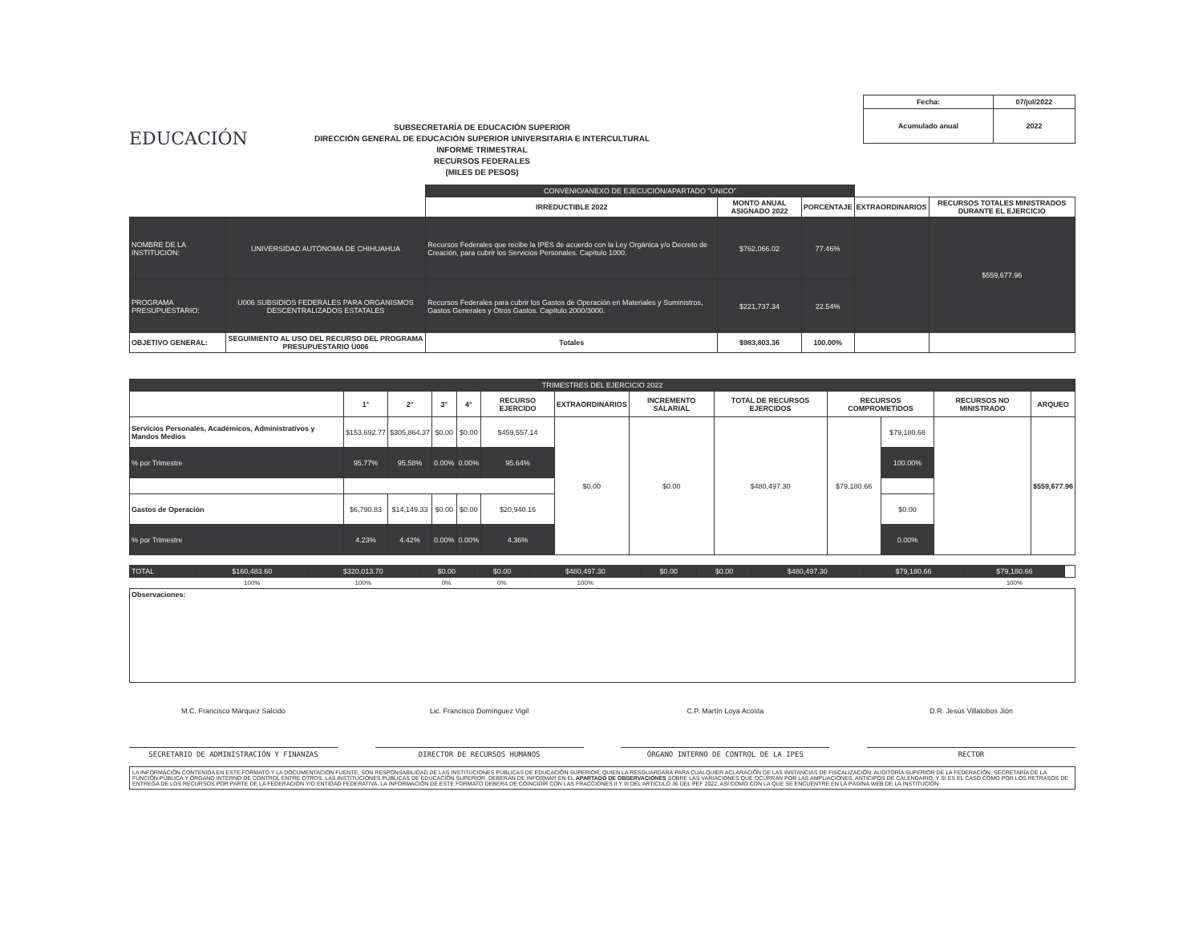EDUCACIÓN
SUBSECRETARÍA DE EDUCACIÓN SUPERIOR
DIRECCIÓN GENERAL DE EDUCACIÓN SUPERIOR UNIVERSITARIA E INTERCULTURAL
INFORME TRIMESTRAL
RECURSOS FEDERALES
(MILES DE PESOS)
| Fecha: | 07/jul/2022 |
| Acumulado anual | 2022 |
| | | CONVENIO/ANEXO DE EJECUCIÓN/APARTADO "ÚNICO" | | | | |
| | | IRREDUCTIBLE 2022 | MONTO ANUAL ASIGNADO 2022 | PORCENTAJE | EXTRAORDINARIOS | RECURSOS TOTALES MINISTRADOS DURANTE EL EJERCICIO |
| NOMBRE DE LA INSTITUCIÓN: | UNIVERSIDAD AUTÓNOMA DE CHIHUAHUA | Recursos Federales que recibe la IPES de acuerdo con la Ley Orgánica y/o Decreto de Creación, para cubrir los Servicios Personales. Capítulo 1000. | $762,066.02 | 77.46% | | $559,677.96 |
| PROGRAMA PRESUPUESTARIO: | U006 SUBSIDIOS FEDERALES PARA ORGANISMOS DESCENTRALIZADOS ESTATALES | Recursos Federales para cubrir los Gastos de Operación en Materiales y Suministros, Gastos Generales y Otros Gastos. Capítulo 2000/3000. | $221,737.34 | 22.54% | | |
| OBJETIVO GENERAL: | SEGUIMIENTO AL USO DEL RECURSO DEL PROGRAMA PRESUPUESTARIO U006 | Totales | $983,803.36 | 100.00% | | |
| TRIMESTRES DEL EJERCICIO 2022 | | | | | | | | | | | | |
| | 1° | 2° | 3° | 4° | RECURSO EJERCIDO | EXTRAORDINARIOS | INCREMENTO SALARIAL | TOTAL DE RECURSOS EJERCIDOS | RECURSOS COMPROMETIDOS | | RECURSOS NO MINISTRADO | ARQUEO |
| Servicios Personales, Académicos, Administrativos y Mandos Medios | $153,692.77 | $305,864.37 | $0.00 | $0.00 | $459,557.14 | $0.00 | $0.00 | $480,497.30 | $79,180.66 | $79,180.66 | | $559,677.96 |
| % por Trimestre | 95.77% | 95.58% | 0.00% | 0.00% | 95.64% | | | | | 100.00% | | |
| Gastos de Operación | $6,790.83 | $14,149.33 | $0.00 | $0.00 | $20,940.16 | | | | | $0.00 | | |
| % por Trimestre | 4.23% | 4.42% | 0.00% | 0.00% | 4.36% | | | | | 0.00% | | |
| TOTAL | $160,483.60 | $320,013.70 | $0.00 | $0.00 | $480,497.30 | $0.00 | $0.00 | $480,497.30 | $79,180.66 | $79,180.66 | |
| | 100% | 100% | 0% | 0% | 100% | | | | | 100% | |
Observaciones:
M.C. Francisco Márquez Salcido
SECRETARIO DE ADMINISTRACIÓN Y FINANZAS
Lic. Francisco Domínguez Vigil
DIRECTOR DE RECURSOS HUMANOS
C.P. Martín Loya Acosta
ÓRGANO INTERNO DE CONTROL DE LA IPES
D.R. Jesús Villalobos Jión
RECTOR
LA INFORMACIÓN CONTENIDA EN ESTE FORMATO Y LA DOCUMENTACIÓN FUENTE, SON RESPONSABILIDAD DE LAS INSTITUCIONES PÚBLICAS DE EDUCACIÓN SUPERIOR, QUIEN LA RESGUARDARÁ PARA CUALQUIER ACLARACIÓN DE LAS INSTANCIAS DE FISCALIZACIÓN: AUDITORÍA SUPERIOR DE LA FEDERACIÓN, SECRETARÍA DE LA FUNCIÓN PÚBLICA Y ÓRGANO INTERNO DE CONTROL ENTRE OTROS. LAS INSTITUCIONES PÚBLICAS DE EDUCACIÓN SUPERIOR, DEBERÁN DE INFORMAR EN EL APARTADO DE OBSERVACIONES SOBRE LAS VARIACIONES QUE OCURRAN POR LAS AMPLIACIONES, ANTICIPOS DE CALENDARIO, Y SI ES EL CASO COMO POR LOS RETRASOS DE ENTREGA DE LOS RECURSOS POR PARTE DE LA FEDERACIÓN Y/O ENTIDAD FEDERATIVA. LA INFORMACIÓN DE ESTE FORMATO DEBERÁ DE COINCIDIR CON LAS FRACCIONES II Y III DEL ARTÍCULO 36 DEL PEF 2022, ASÍ COMO CON LA QUE SE ENCUENTRE EN LA PÁGINA WEB DE LA INSTITUCIÓN.